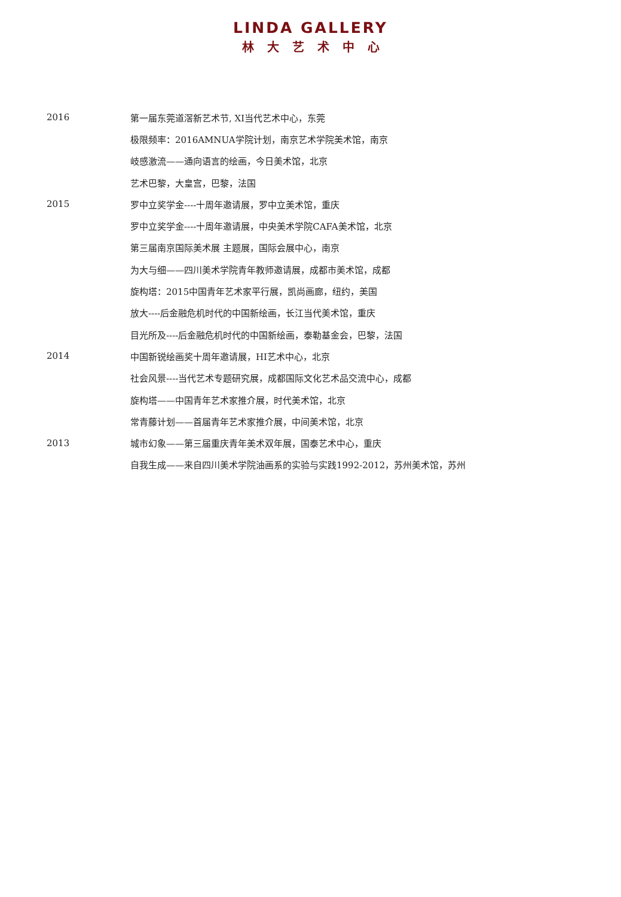LINDA GALLERY
林大艺术中心
| 2016 | 第一届东莞道滘新艺术节, XI当代艺术中心，东莞 |
| | 极限频率：2016AMNUA学院计划，南京艺术学院美术馆，南京 |
| | 岐感激流——通向语言的绘画，今日美术馆，北京 |
| | 艺术巴黎，大皇宫，巴黎，法国 |
| 2015 | 罗中立奖学金----十周年邀请展，罗中立美术馆，重庆 |
| | 罗中立奖学金----十周年邀请展，中央美术学院CAFA美术馆，北京 |
| | 第三届南京国际美术展 主题展，国际会展中心，南京 |
| | 为大与细——四川美术学院青年教师邀请展，成都市美术馆，成都 |
| | 旋构塔：2015中国青年艺术家平行展，凯尚画廊，纽约，美国 |
| | 放大----后金融危机时代的中国新绘画，长江当代美术馆，重庆 |
| | 目光所及----后金融危机时代的中国新绘画，泰勒基金会，巴黎，法国 |
| 2014 | 中国新锐绘画奖十周年邀请展，HI艺术中心，北京 |
| | 社会风景----当代艺术专题研究展，成都国际文化艺术品交流中心，成都 |
| | 旋构塔——中国青年艺术家推介展，时代美术馆，北京 |
| | 常青藤计划——首届青年艺术家推介展，中间美术馆，北京 |
| 2013 | 城市幻象——第三届重庆青年美术双年展，国泰艺术中心，重庆 |
| | 自我生成——来自四川美术学院油画系的实验与实践1992-2012，苏州美术馆，苏州 |